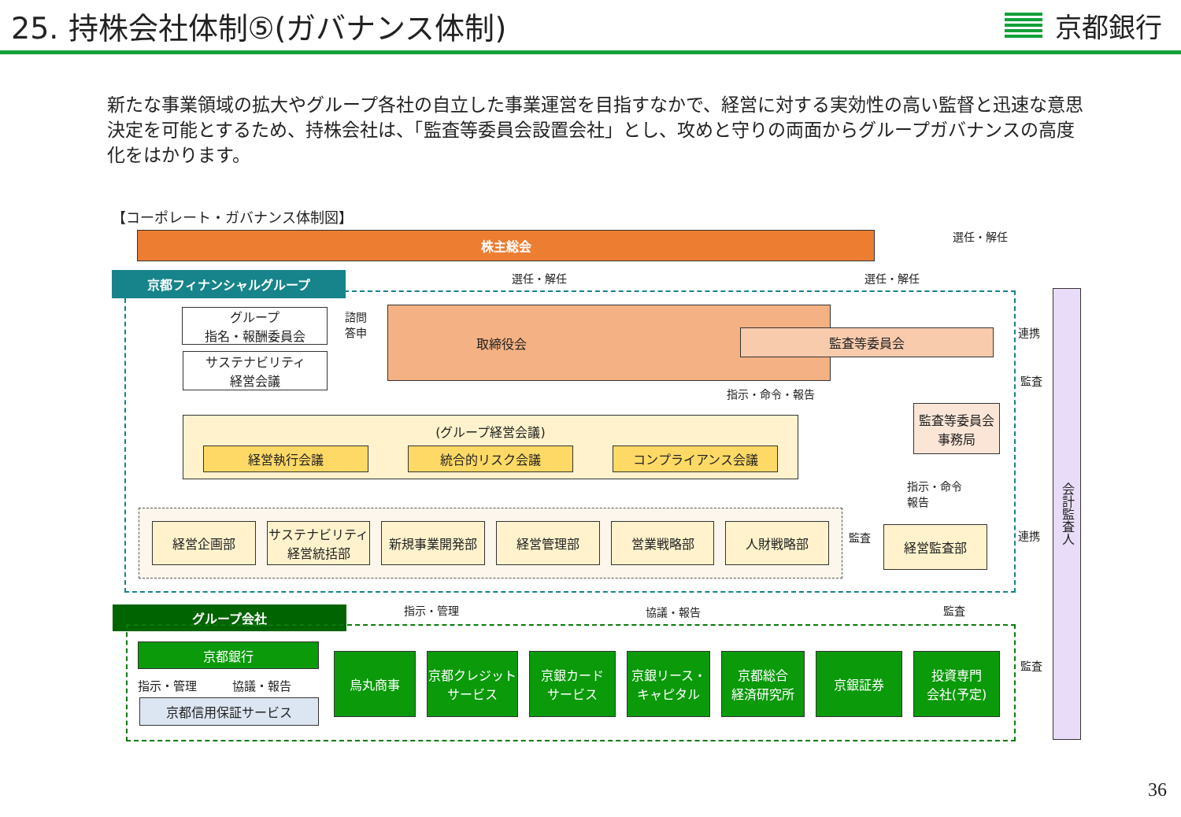25. 持株会社体制⑤(ガバナンス体制) 京都銀行
新たな事業領域の拡大やグループ各社の自立した事業運営を目指すなかで、経営に対する実効性の高い監督と迅速な意思決定を可能とするため、持株会社は、「監査等委員会設置会社」とし、攻めと守りの両面からグループガバナンスの高度化をはかります。
【コーポレート・ガバナンス体制図】
株主総会 選任・解任
選任・解任 選任・解任
京都フィナンシャルグループ
グループ
指名・報酬委員会
サステナビリティ
経営会議
諮問
答申
取締役会
監査等委員会
指示・命令・報告
監査等委員会
事務局
(グループ経営会議)
経営執行会議 統合的リスク会議 コンプライアンス会議
指示・命令
報告
経営企画部 サステナビリティ
経営統括部
新規事業開発部 経営管理部 営業戦略部 人財戦略部
監査 経営監査部
連携
監査
連携
会計監査人
指示・管理 協議・報告 監査
グループ会社
京都銀行
指示・管理　　　協議・報告
京都信用保証サービス
監査
烏丸商事 京都クレジット
サービス
京銀カード
サービス
京銀リース・
キャピタル
京都総合
経済研究所
京銀証券 投資専門
会社(予定)
36